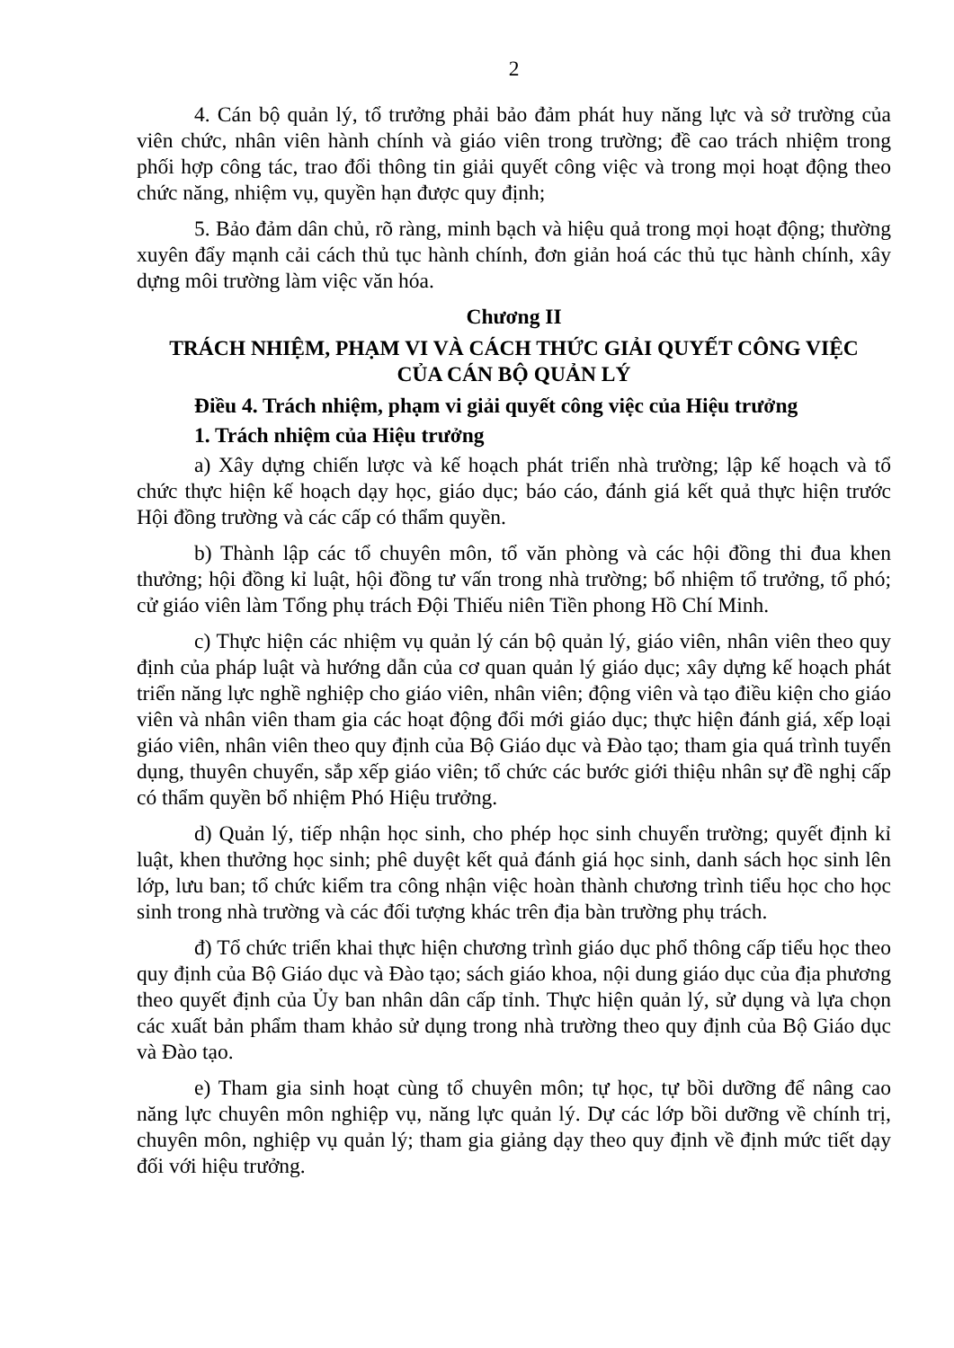2
4. Cán bộ quản lý, tổ trưởng phải bảo đảm phát huy năng lực và sở trường của viên chức, nhân viên hành chính và giáo viên trong trường; đề cao trách nhiệm trong phối hợp công tác, trao đổi thông tin giải quyết công việc và trong mọi hoạt động theo chức năng, nhiệm vụ, quyền hạn được quy định;
5. Bảo đảm dân chủ, rõ ràng, minh bạch và hiệu quả trong mọi hoạt động; thường xuyên đẩy mạnh cải cách thủ tục hành chính, đơn giản hoá các thủ tục hành chính, xây dựng môi trường làm việc văn hóa.
Chương II
TRÁCH NHIỆM, PHẠM VI VÀ CÁCH THỨC GIẢI QUYẾT CÔNG VIỆC
CỦA CÁN BỘ QUẢN LÝ
Điều 4. Trách nhiệm, phạm vi giải quyết công việc của Hiệu trưởng
1. Trách nhiệm của Hiệu trưởng
a) Xây dựng chiến lược và kế hoạch phát triển nhà trường; lập kế hoạch và tổ chức thực hiện kế hoạch dạy học, giáo dục; báo cáo, đánh giá kết quả thực hiện trước Hội đồng trường và các cấp có thẩm quyền.
b) Thành lập các tổ chuyên môn, tổ văn phòng và các hội đồng thi đua khen thưởng; hội đồng kỉ luật, hội đồng tư vấn trong nhà trường; bổ nhiệm tổ trưởng, tổ phó; cử giáo viên làm Tổng phụ trách Đội Thiếu niên Tiền phong Hồ Chí Minh.
c) Thực hiện các nhiệm vụ quản lý cán bộ quản lý, giáo viên, nhân viên theo quy định của pháp luật và hướng dẫn của cơ quan quản lý giáo dục; xây dựng kế hoạch phát triển năng lực nghề nghiệp cho giáo viên, nhân viên; động viên và tạo điều kiện cho giáo viên và nhân viên tham gia các hoạt động đổi mới giáo dục; thực hiện đánh giá, xếp loại giáo viên, nhân viên theo quy định của Bộ Giáo dục và Đào tạo; tham gia quá trình tuyển dụng, thuyên chuyển, sắp xếp giáo viên; tổ chức các bước giới thiệu nhân sự đề nghị cấp có thẩm quyền bổ nhiệm Phó Hiệu trưởng.
d) Quản lý, tiếp nhận học sinh, cho phép học sinh chuyển trường; quyết định kỉ luật, khen thưởng học sinh; phê duyệt kết quả đánh giá học sinh, danh sách học sinh lên lớp, lưu ban; tổ chức kiểm tra công nhận việc hoàn thành chương trình tiểu học cho học sinh trong nhà trường và các đối tượng khác trên địa bàn trường phụ trách.
đ) Tổ chức triển khai thực hiện chương trình giáo dục phổ thông cấp tiểu học theo quy định của Bộ Giáo dục và Đào tạo; sách giáo khoa, nội dung giáo dục của địa phương theo quyết định của Ủy ban nhân dân cấp tỉnh. Thực hiện quản lý, sử dụng và lựa chọn các xuất bản phẩm tham khảo sử dụng trong nhà trường theo quy định của Bộ Giáo dục và Đào tạo.
e) Tham gia sinh hoạt cùng tổ chuyên môn; tự học, tự bồi dưỡng để nâng cao năng lực chuyên môn nghiệp vụ, năng lực quản lý. Dự các lớp bồi dưỡng về chính trị, chuyên môn, nghiệp vụ quản lý; tham gia giảng dạy theo quy định về định mức tiết dạy đối với hiệu trưởng.